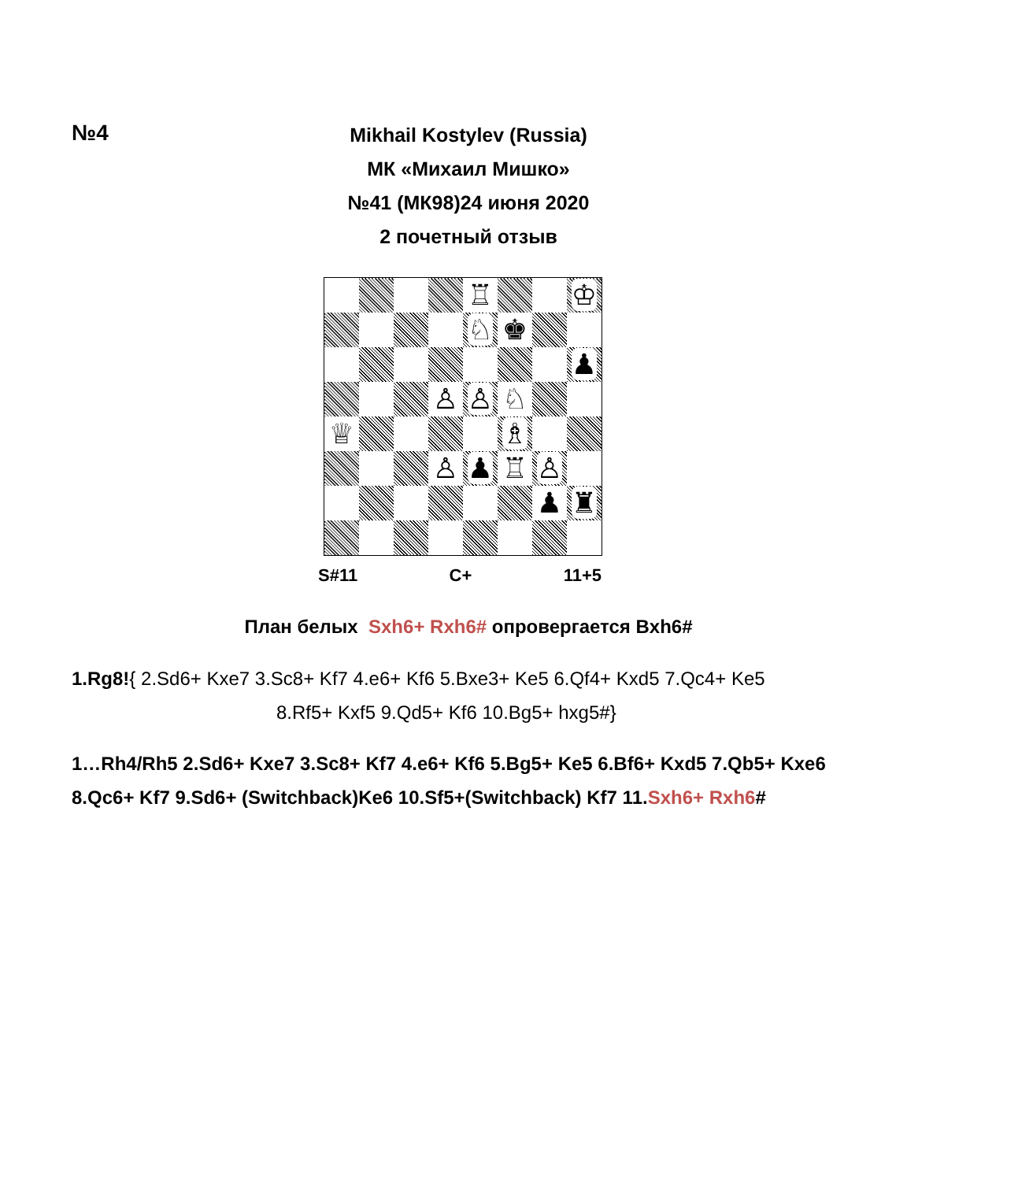№4
Mikhail Kostylev (Russia)
МК «Михаил Мишко»
№41 (МК98)24 июня 2020
2 почетный отзыв
| | | | | ♖ | | | ♔ |
| | | | | ♘ | ♚ | | |
| | | | | | | | ♟ |
| | | | ♙ | ♙ | ♘ | | |
| ♕ | | | | | ♗ | | |
| | | | ♙ | ♟ | ♖ | ♙ | |
| | | | | | | ♟ | ♜ |
S#11 C+ 11+5
План белых Sxh6+ Rxh6# опровергается Bxh6#
1.Rg8!{ 2.Sd6+ Kxe7 3.Sc8+ Kf7 4.e6+ Kf6 5.Bxe3+ Ke5 6.Qf4+ Kxd5 7.Qc4+ Ke5
8.Rf5+ Kxf5 9.Qd5+ Kf6 10.Bg5+ hxg5#}
1…Rh4/Rh5 2.Sd6+ Kxe7 3.Sc8+ Kf7 4.e6+ Kf6 5.Bg5+ Ke5 6.Bf6+ Kxd5 7.Qb5+ Kxe6
8.Qc6+ Kf7 9.Sd6+ (Switchback)Ke6 10.Sf5+(Switchback) Kf7 11.Sxh6+ Rxh6#